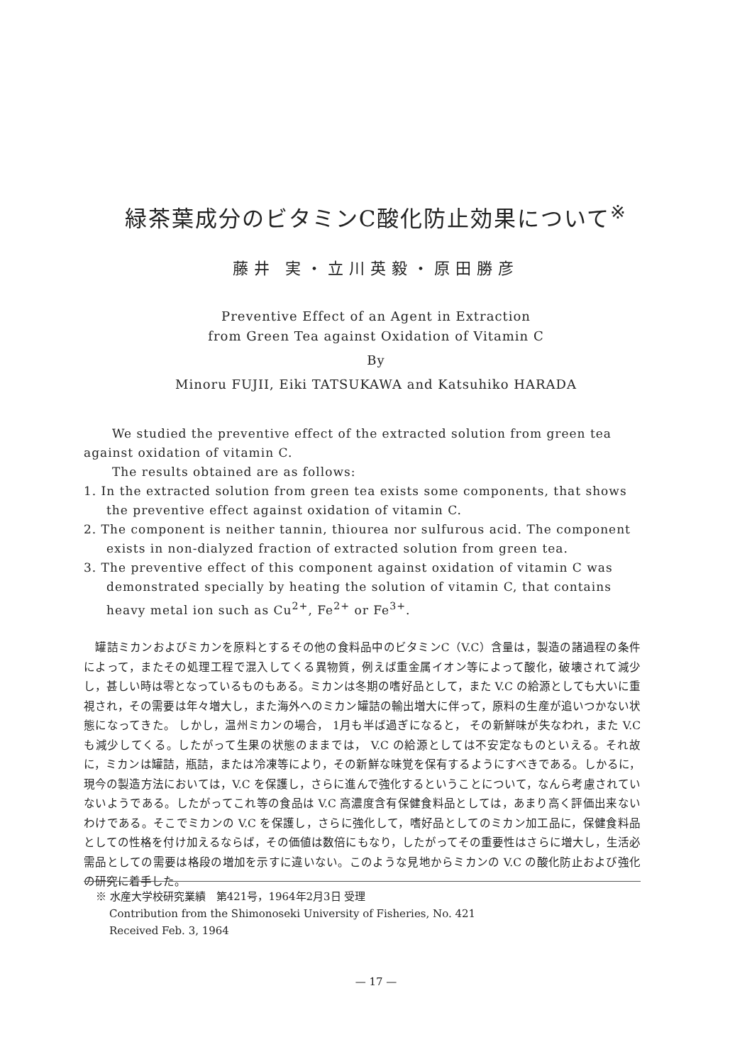緑茶葉成分のビタミンC酸化防止効果について<sup>※</sup>
藤井 実・立川英毅・原田勝彦
Preventive Effect of an Agent in Extraction
from Green Tea against Oxidation of Vitamin C
By
Minoru FUJII, Eiki TATSUKAWA and Katsuhiko HARADA
We studied the preventive effect of the extracted solution from green tea against oxidation of vitamin C.
The results obtained are as follows:
1. In the extracted solution from green tea exists some components, that shows the preventive effect against oxidation of vitamin C.
2. The component is neither tannin, thiourea nor sulfurous acid. The component exists in non-dialyzed fraction of extracted solution from green tea.
3. The preventive effect of this component against oxidation of vitamin C was demonstrated specially by heating the solution of vitamin C, that contains heavy metal ion such as Cu<sup>2+</sup>, Fe<sup>2+</sup> or Fe<sup>3+</sup>.
　罐詰ミカンおよびミカンを原料とするその他の食料品中のビタミンC（V.C）含量は，製造の諸過程の条件によって，またその処理工程で混入してくる異物質，例えば重金属イオン等によって酸化，破壊されて減少し，甚しい時は零となっているものもある。ミカンは冬期の嗜好品として，また V.C の給源としても大いに重視され，その需要は年々増大し，また海外へのミカン罐詰の輸出増大に伴って，原料の生産が追いつかない状態になってきた。 しかし，温州ミカンの場合， 1月も半ば過ぎになると， その新鮮味が失なわれ，また V.C も減少してくる。したがって生果の状態のままでは， V.C の給源としては不安定なものといえる。それ故に，ミカンは罐詰，瓶詰，または冷凍等により，その新鮮な味覚を保有するようにすべきである。しかるに，現今の製造方法においては，V.C を保護し，さらに進んで強化するということについて，なんら考慮されていないようである。したがってこれ等の食品は V.C 高濃度含有保健食料品としては，あまり高く評価出来ないわけである。そこでミカンの V.C を保護し，さらに強化して，嗜好品としてのミカン加工品に，保健食料品としての性格を付け加えるならば，その価値は数倍にもなり，したがってその重要性はさらに増大し，生活必需品としての需要は格段の増加を示すに違いない。このような見地からミカンの V.C の酸化防止および強化の研究に着手した。
※ 水産大学校研究業績　第421号，1964年2月3日 受理
Contribution from the Shimonoseki University of Fisheries, No. 421
Received Feb. 3, 1964
— 17 —